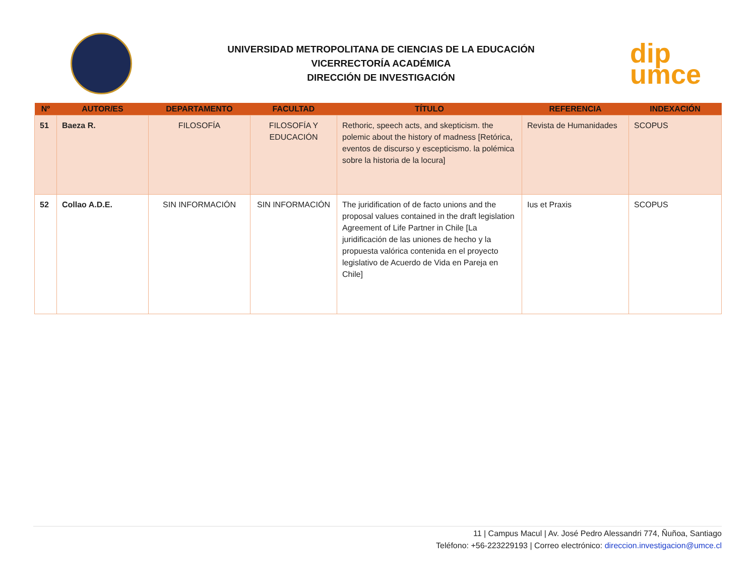UNIVERSIDAD METROPOLITANA DE CIENCIAS DE LA EDUCACIÓN
VICERRECTORÍA ACADÉMICA
DIRECCIÓN DE INVESTIGACIÓN
dip
umce
| Nº | AUTOR/ES | DEPARTAMENTO | FACULTAD | TÍTULO | REFERENCIA | INDEXACIÓN |
| --- | --- | --- | --- | --- | --- | --- |
| 51 | Baeza R. | FILOSOFÍA | FILOSOFÍA Y EDUCACIÓN | Rethoric, speech acts, and skepticism. the polemic about the history of madness [Retórica, eventos de discurso y escepticismo. la polémica sobre la historia de la locura] | Revista de Humanidades | SCOPUS |
| 52 | Collao A.D.E. | SIN INFORMACIÓN | SIN INFORMACIÓN | The juridification of de facto unions and the proposal values contained in the draft legislation Agreement of Life Partner in Chile [La juridificación de las uniones de hecho y la propuesta valórica contenida en el proyecto legislativo de Acuerdo de Vida en Pareja en Chile] | Ius et Praxis | SCOPUS |
11 | Campus Macul | Av. José Pedro Alessandri 774, Ñuñoa, Santiago
Teléfono: +56-223229193 | Correo electrónico: direccion.investigacion@umce.cl